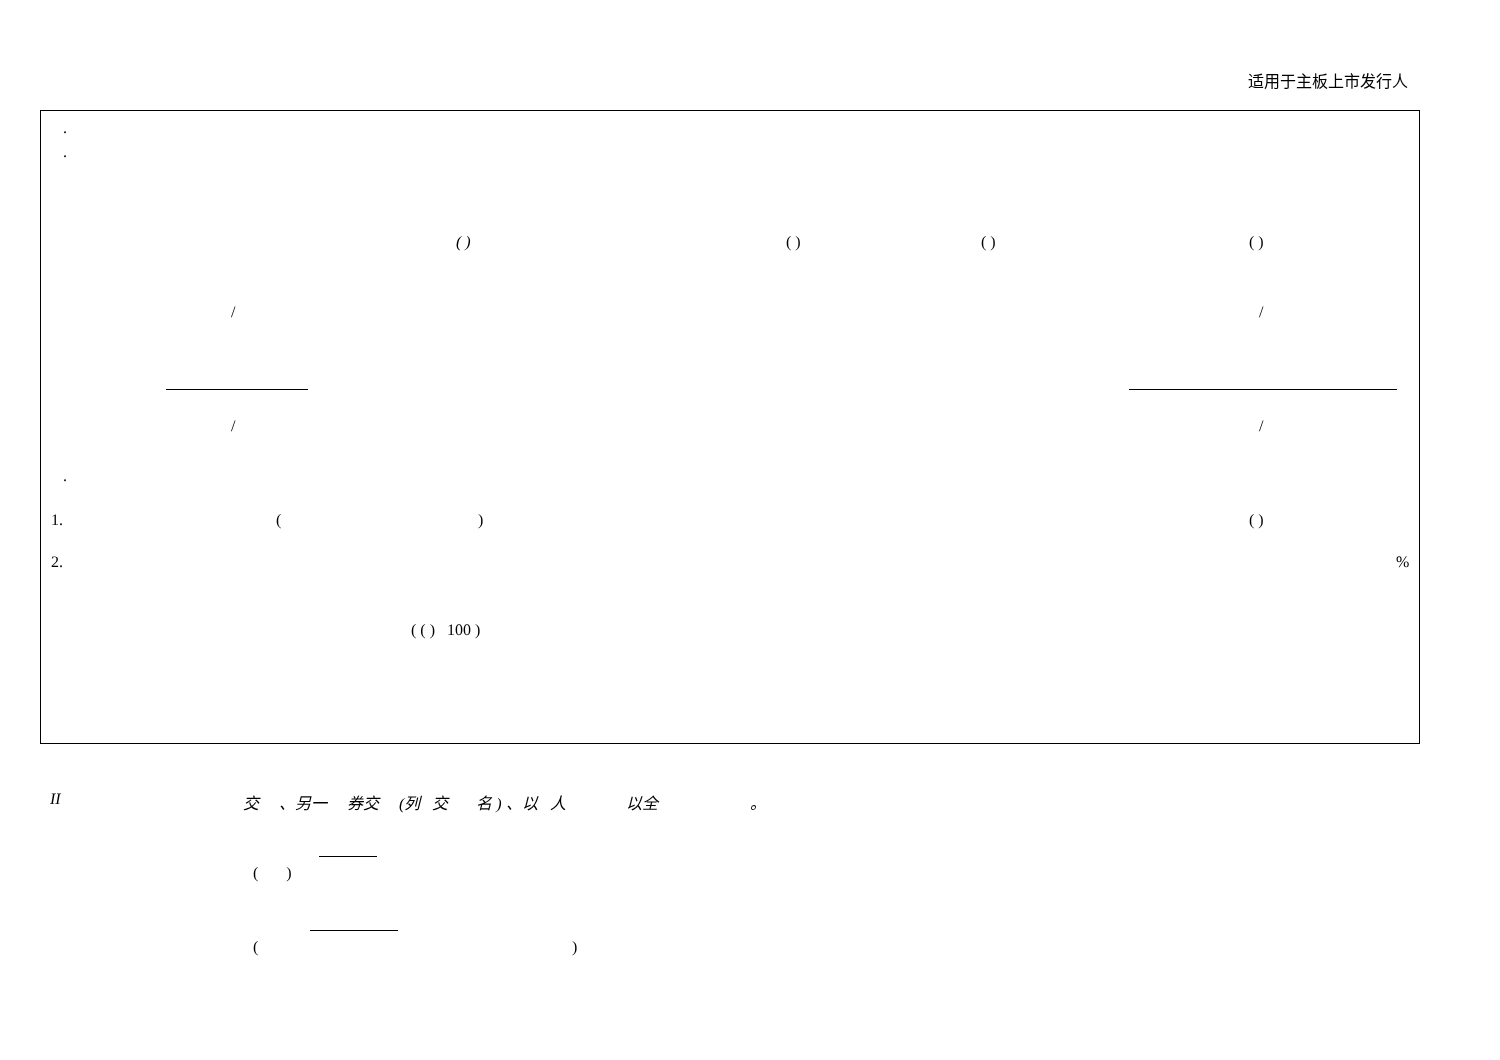适用于主板上市发行人
.
.
( ) ( ) ( ) ( )
/ /
/ /
.
1. ( ) ( )
2. %
( ( ) 100 )
II 交 、另一 券交 (列 交 名 ) 、以 人 以全 。
( )
( )